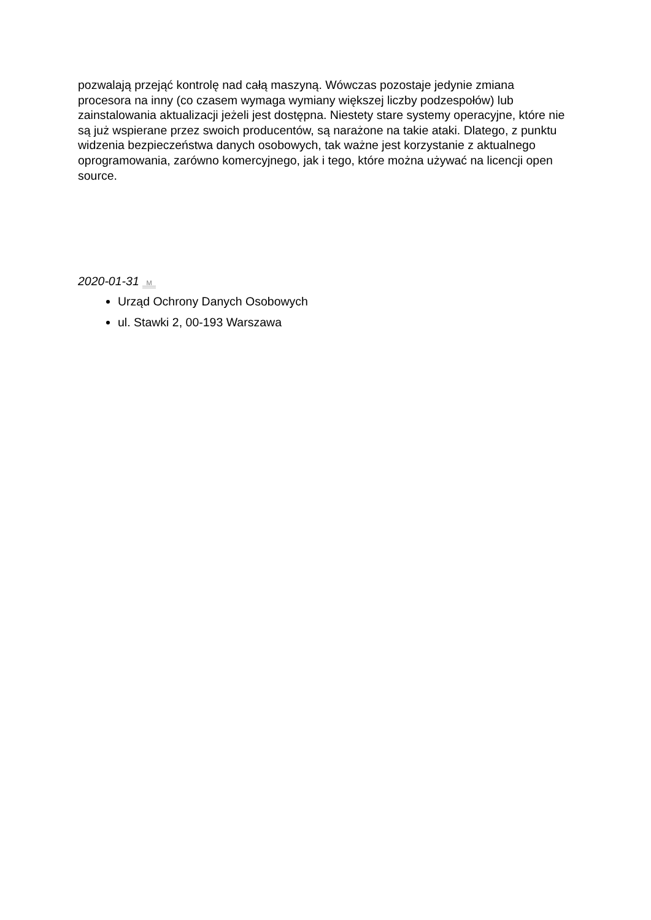pozwalają przejąć kontrolę nad całą maszyną. Wówczas pozostaje jedynie zmiana procesora na inny (co czasem wymaga wymiany większej liczby podzespołów) lub zainstalowania aktualizacji jeżeli jest dostępna. Niestety stare systemy operacyjne, które nie są już wspierane przez swoich producentów, są narażone na takie ataki. Dlatego, z punktu widzenia bezpieczeństwa danych osobowych, tak ważne jest korzystanie z aktualnego oprogramowania, zarówno komercyjnego, jak i tego, które można używać na licencji open source.
2020-01-31 M
Urząd Ochrony Danych Osobowych
ul. Stawki 2, 00-193 Warszawa